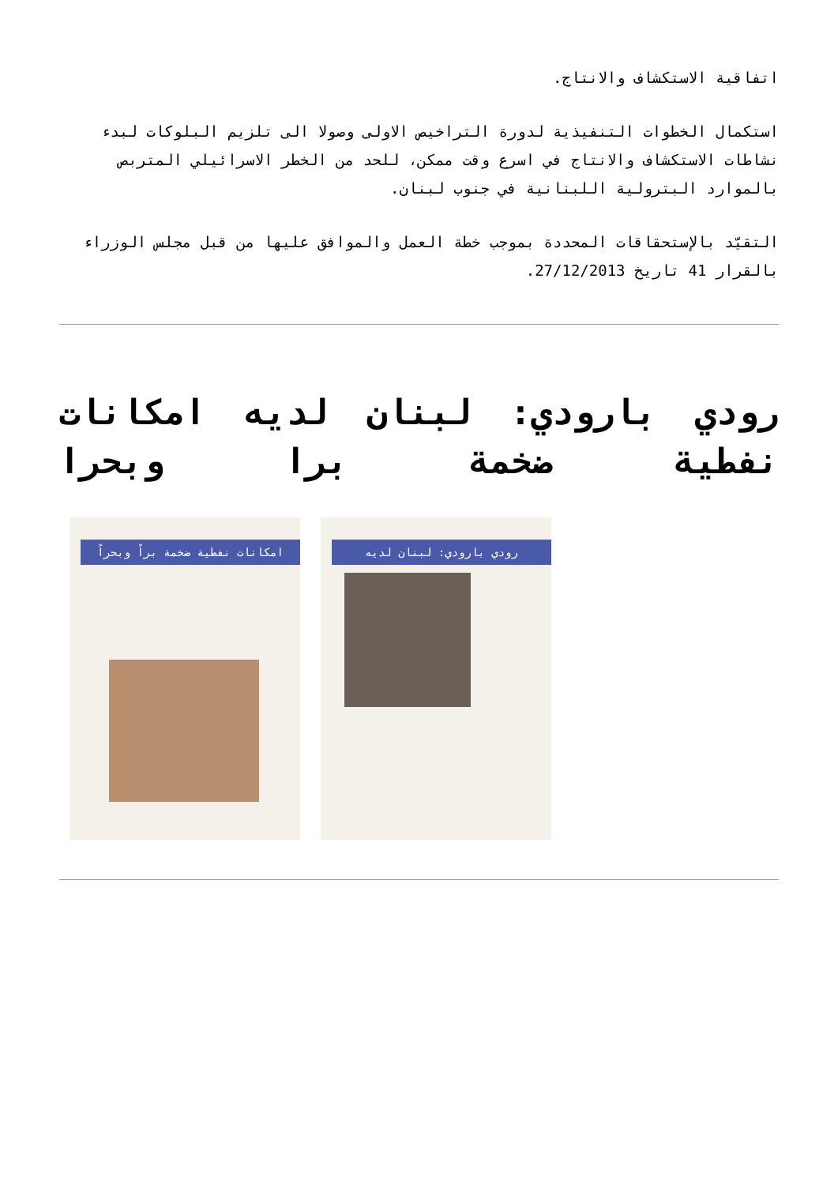اتفاقية الاستكشاف والانتاج.
استكمال الخطوات التنفيذية لدورة التراخيص الاولى وصولا الى تلزيم البلوكات لبدء نشاطات الاستكشاف والانتاج في اسرع وقت ممكن، للحد من الخطر الاسرائيلي المتربص بالموارد البترولية اللبنانية في جنوب لبنان.
التقيّد بالإستحقاقات المحددة بموجب خطة العمل والموافق عليها من قبل مجلس الوزراء بالقرار 41 تاريخ 27/12/2013.
رودي بارودي: لبنان لديه امكانات نفطية ضخمة برا وبحرا
امكانات نفطية ضخمة براً وبحراً
رودي بارودي: لبنان لديه